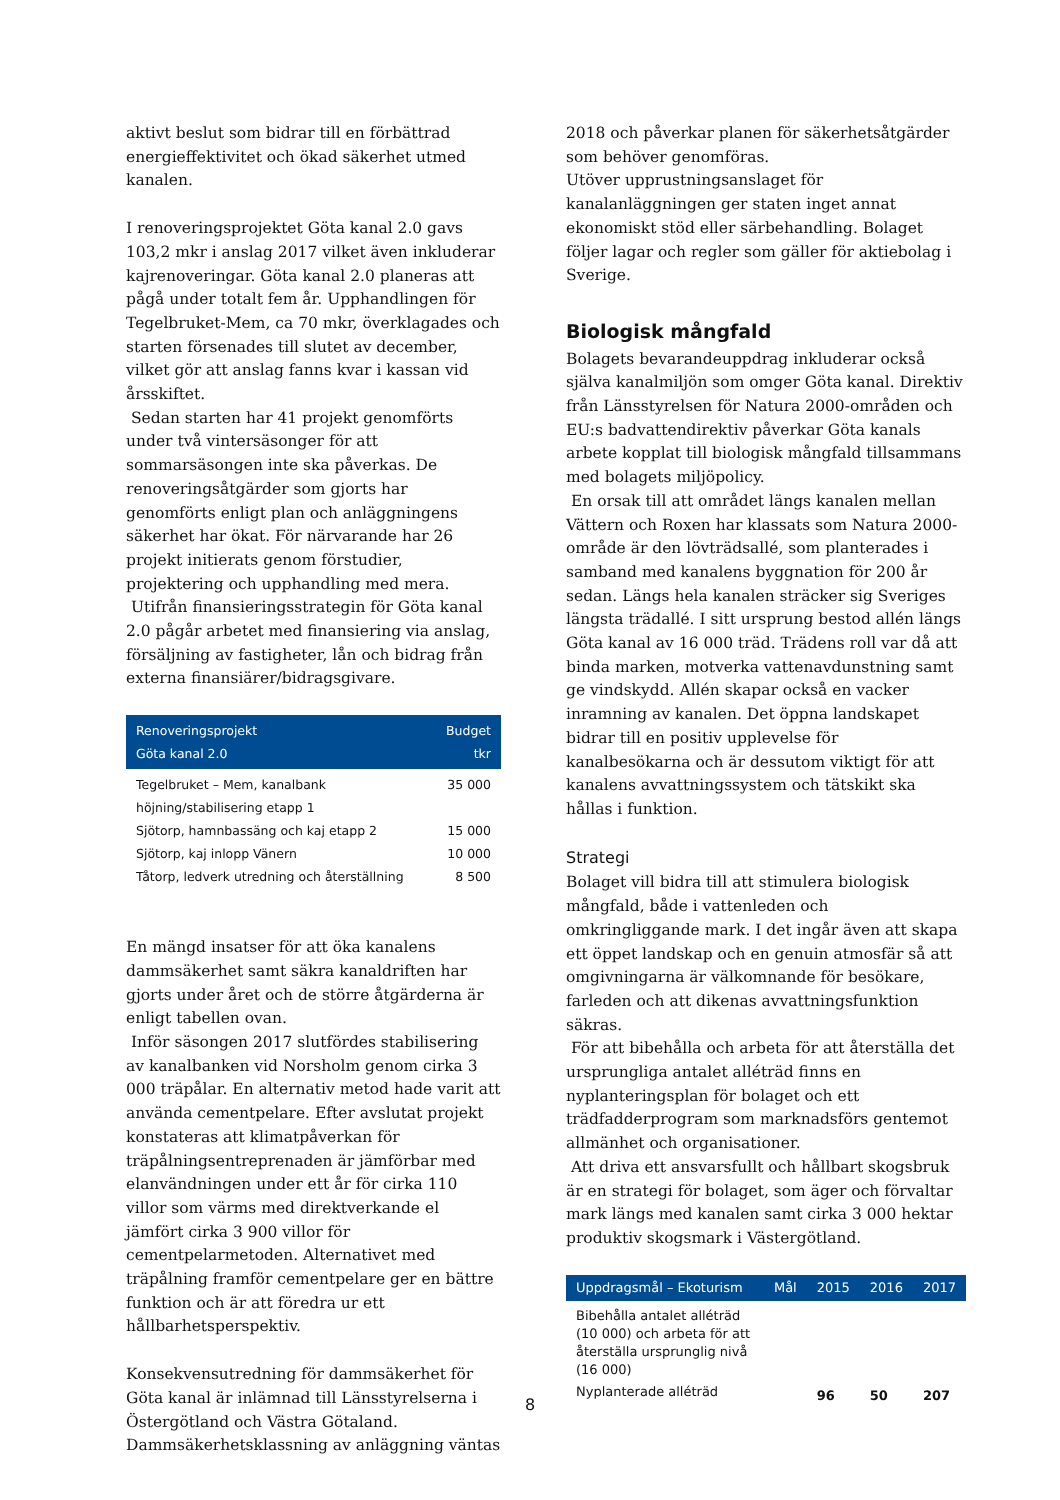aktivt beslut som bidrar till en förbättrad energieffektivitet och ökad säkerhet utmed kanalen.
I renoveringsprojektet Göta kanal 2.0 gavs 103,2 mkr i anslag 2017 vilket även inkluderar kajrenoveringar. Göta kanal 2.0 planeras att pågå under totalt fem år. Upphandlingen för Tegelbruket-Mem, ca 70 mkr, överklagades och starten försenades till slutet av december, vilket gör att anslag fanns kvar i kassan vid årsskiftet.
Sedan starten har 41 projekt genomförts under två vintersäsonger för att sommarsäsongen inte ska påverkas. De renoveringsåtgärder som gjorts har genomförts enligt plan och anläggningens säkerhet har ökat. För närvarande har 26 projekt initierats genom förstudier, projektering och upphandling med mera.
Utifrån finansieringsstrategin för Göta kanal 2.0 pågår arbetet med finansiering via anslag, försäljning av fastigheter, lån och bidrag från externa finansiärer/bidragsgivare.
| Renoveringsprojekt Göta kanal 2.0 | Budget tkr |
| --- | --- |
| Tegelbruket – Mem, kanalbank höjning/stabilisering etapp 1 | 35 000 |
| Sjötorp, hamnbassäng och kaj etapp 2 | 15 000 |
| Sjötorp, kaj inlopp Vänern | 10 000 |
| Tåtorp, ledverk utredning och återställning | 8 500 |
En mängd insatser för att öka kanalens dammsäkerhet samt säkra kanaldriften har gjorts under året och de större åtgärderna är enligt tabellen ovan.
Inför säsongen 2017 slutfördes stabilisering av kanalbanken vid Norsholm genom cirka 3 000 träpålar. En alternativ metod hade varit att använda cementpelare. Efter avslutat projekt konstateras att klimatpåverkan för träpålningsentreprenaden är jämförbar med elanvändningen under ett år för cirka 110 villor som värms med direktverkande el jämfört cirka 3 900 villor för cementpelarmetoden. Alternativet med träpålning framför cementpelare ger en bättre funktion och är att föredra ur ett hållbarhetsperspektiv.
Konsekvensutredning för dammsäkerhet för Göta kanal är inlämnad till Länsstyrelserna i Östergötland och Västra Götaland. Dammsäkerhetsklassning av anläggning väntas
2018 och påverkar planen för säkerhetsåtgärder som behöver genomföras.
Utöver upprustningsanslaget för kanalanläggningen ger staten inget annat ekonomiskt stöd eller särbehandling. Bolaget följer lagar och regler som gäller för aktiebolag i Sverige.
Biologisk mångfald
Bolagets bevarandeuppdrag inkluderar också själva kanalmiljön som omger Göta kanal. Direktiv från Länsstyrelsen för Natura 2000-områden och EU:s badvattendirektiv påverkar Göta kanals arbete kopplat till biologisk mångfald tillsammans med bolagets miljöpolicy.
En orsak till att området längs kanalen mellan Vättern och Roxen har klassats som Natura 2000-område är den lövträdsallé, som planterades i samband med kanalens byggnation för 200 år sedan. Längs hela kanalen sträcker sig Sveriges längsta trädallé. I sitt ursprung bestod allén längs Göta kanal av 16 000 träd. Trädens roll var då att binda marken, motverka vattenavdunstning samt ge vindskydd. Allén skapar också en vacker inramning av kanalen. Det öppna landskapet bidrar till en positiv upplevelse för kanalbesökarna och är dessutom viktigt för att kanalens avvattningssystem och tätskikt ska hållas i funktion.
Strategi
Bolaget vill bidra till att stimulera biologisk mångfald, både i vattenleden och omkringliggande mark. I det ingår även att skapa ett öppet landskap och en genuin atmosfär så att omgivningarna är välkomnande för besökare, farleden och att dikenas avvattningsfunktion säkras.
För att bibehålla och arbeta för att återställa det ursprungliga antalet alléträd finns en nyplanteringsplan för bolaget och ett trädfadderprogram som marknadsförs gentemot allmänhet och organisationer.
Att driva ett ansvarsfullt och hållbart skogsbruk är en strategi för bolaget, som äger och förvaltar mark längs med kanalen samt cirka 3 000 hektar produktiv skogsmark i Västergötland.
| Uppdragsmål – Ekoturism | Mål | 2015 | 2016 | 2017 |
| --- | --- | --- | --- | --- |
| Bibehålla antalet alléträd (10 000) och arbeta för att återställa ursprunglig nivå (16 000) | | | | |
| Nyplanterade alléträd | | 96 | 50 | 207 |
8